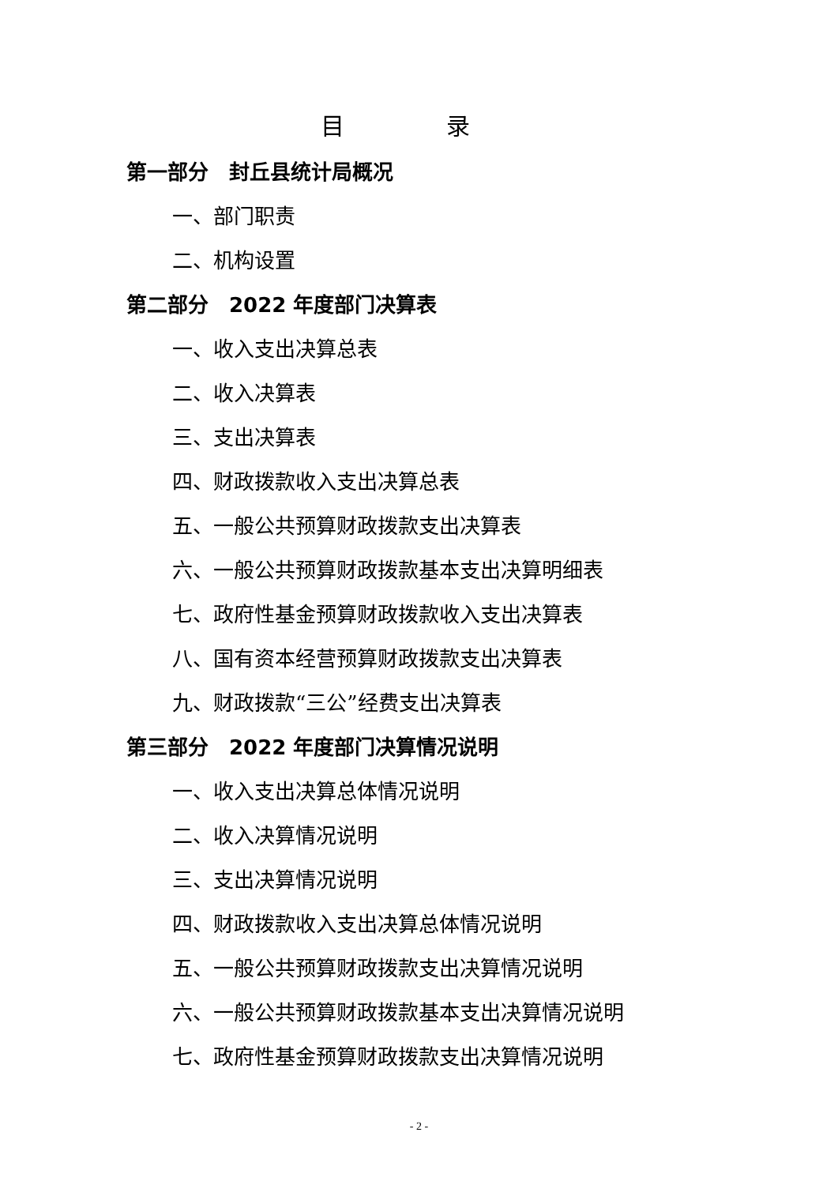目 录
第一部分　封丘县统计局概况
一、部门职责
二、机构设置
第二部分　2022 年度部门决算表
一、收入支出决算总表
二、收入决算表
三、支出决算表
四、财政拨款收入支出决算总表
五、一般公共预算财政拨款支出决算表
六、一般公共预算财政拨款基本支出决算明细表
七、政府性基金预算财政拨款收入支出决算表
八、国有资本经营预算财政拨款支出决算表
九、财政拨款“三公”经费支出决算表
第三部分　2022 年度部门决算情况说明
一、收入支出决算总体情况说明
二、收入决算情况说明
三、支出决算情况说明
四、财政拨款收入支出决算总体情况说明
五、一般公共预算财政拨款支出决算情况说明
六、一般公共预算财政拨款基本支出决算情况说明
七、政府性基金预算财政拨款支出决算情况说明
- 2 -